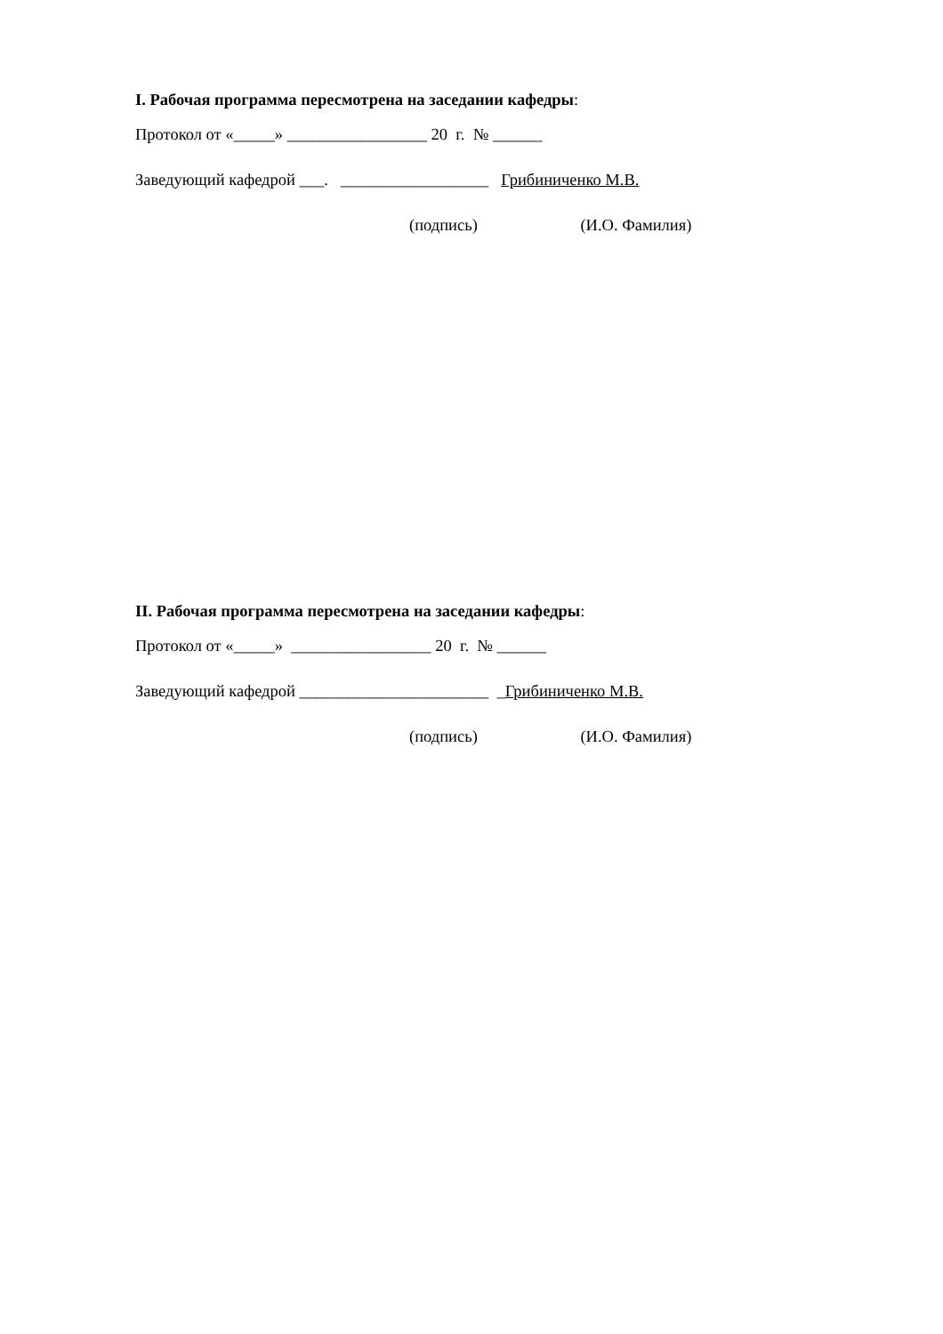I. Рабочая программа пересмотрена на заседании кафедры:
Протокол от «_____» _________________ 20 г. № ______
Заведующий кафедрой ___. __________________ Грибиниченко М.В.
(подпись) (И.О. Фамилия)
II. Рабочая программа пересмотрена на заседании кафедры:
Протокол от «_____» _________________ 20 г. № ______
Заведующий кафедрой _______________________ _Грибиниченко М.В.
(подпись) (И.О. Фамилия)